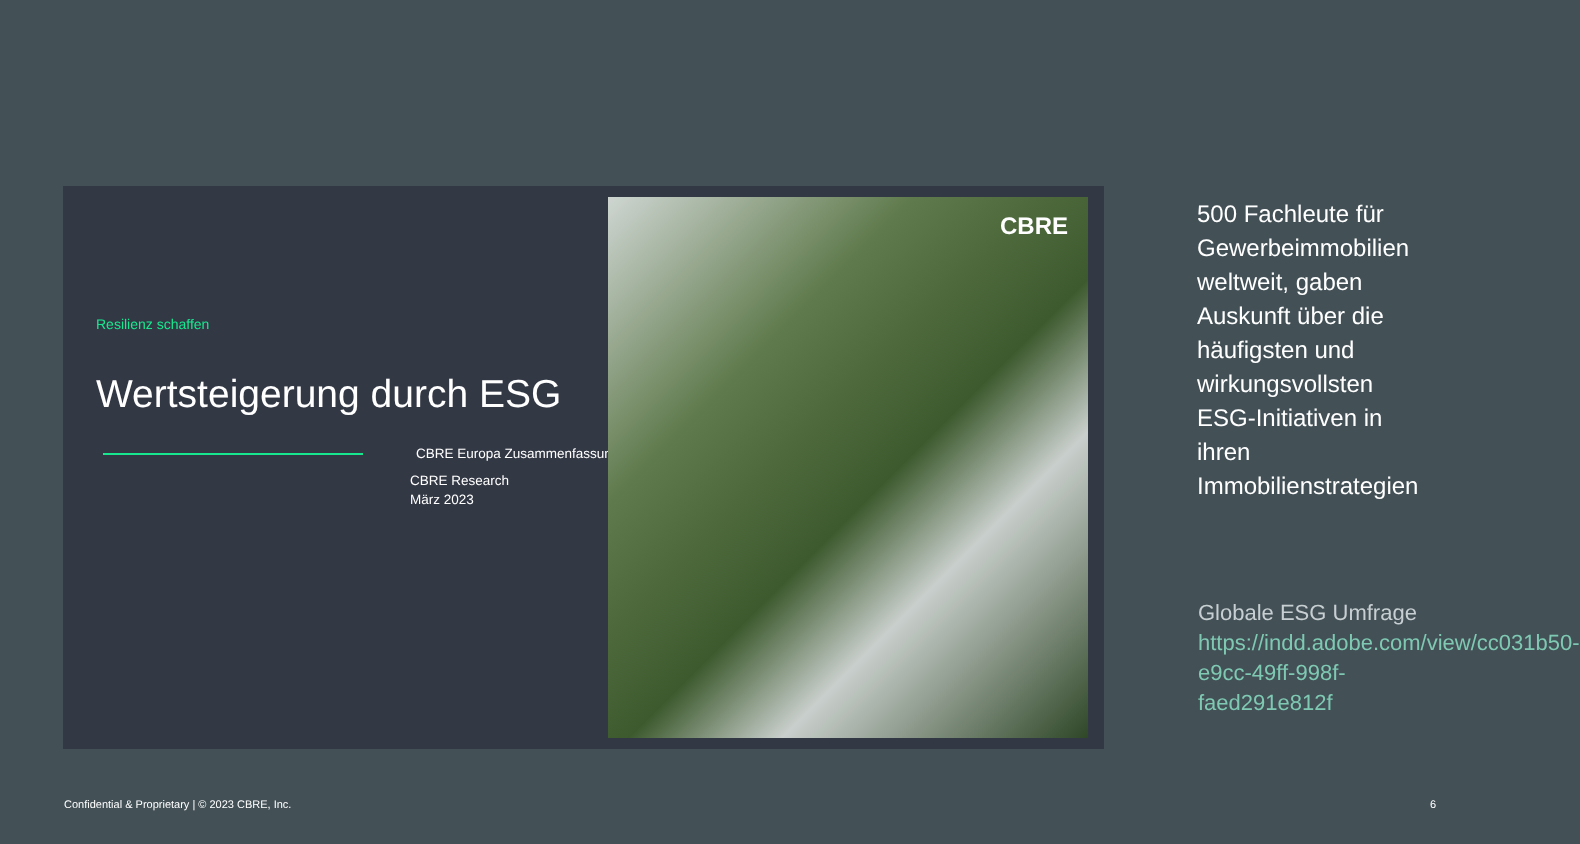Resilienz schaffen
Wertsteigerung durch ESG
CBRE Europa Zusammenfassung
CBRE Research
März 2023
CBRE
500 Fachleute für Gewerbeimmobilien weltweit, gaben Auskunft über die häufigsten und wirkungsvollsten ESG-Initiativen in ihren Immobilienstrategien
Globale ESG Umfrage https://indd.adobe.com/view/cc031b50-e9cc-49ff-998f-faed291e812f
Confidential & Proprietary | © 2023 CBRE, Inc.
6